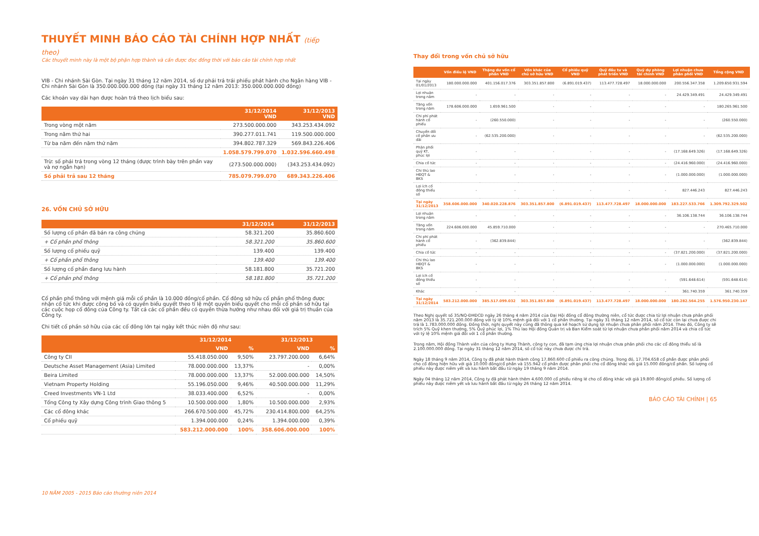THUYẾT MINH BÁO CÁO TÀI CHÍNH HỢP NHẤT (tiếp theo)
Các thuyết minh này là một bộ phận hợp thành và cần được đọc đồng thời với báo cáo tài chính hợp nhất
VIB - Chi nhánh Sài Gòn. Tại ngày 31 tháng 12 năm 2014, số dư phải trả trái phiếu phát hành cho Ngân hàng VIB - Chi nhánh Sài Gòn là 350.000.000.000 đồng (tại ngày 31 tháng 12 năm 2013: 350.000.000.000 đồng)
Các khoản vay dài hạn được hoàn trả theo lịch biểu sau:
| | 31/12/2014 VND | 31/12/2013 VND |
| --- | --- | --- |
| Trong vòng một năm | 273.500.000.000 | 343.253.434.092 |
| Trong năm thứ hai | 390.277.011.741 | 119.500.000.000 |
| Từ ba năm đến năm thứ năm | 394.802.787.329 | 569.843.226.406 |
| | 1.058.579.799.070 | 1.032.596.660.498 |
| Trừ: số phải trả trong vòng 12 tháng (được trình bày trên phần vay và nợ ngắn hạn) | (273.500.000.000) | (343.253.434.092) |
| Số phải trả sau 12 tháng | 785.079.799.070 | 689.343.226.406 |
26. VỐN CHỦ SỞ HỮU
| | 31/12/2014 | 31/12/2013 |
| --- | --- | --- |
| Số lượng cổ phần đã bán ra công chúng | 58.321.200 | 35.860.600 |
| + Cổ phần phổ thông | 58.321.200 | 35.860.600 |
| Số lượng cổ phiếu quỹ | 139.400 | 139.400 |
| + Cổ phần phổ thông | 139.400 | 139.400 |
| Số lượng cổ phần đang lưu hành | 58.181.800 | 35.721.200 |
| + Cổ phần phổ thông | 58.181.800 | 35.721.200 |
Cổ phần phổ thông với mệnh giá mỗi cổ phần là 10.000 đồng/cổ phần. Cổ đông sở hữu cổ phần phổ thông được nhận cổ tức khi được công bố và có quyền biểu quyết theo tỉ lệ một quyền biểu quyết cho mỗi cổ phần sở hữu tại các cuộc họp cổ đông của Công ty. Tất cả các cổ phần đều có quyền thừa hưởng như nhau đối với giá trị thuần của Công ty.
Chi tiết cổ phần sở hữu của các cổ đông lớn tại ngày kết thúc niên độ như sau:
| | 31/12/2014 | | 31/12/2013 | |
| --- | --- | --- | --- | --- |
| | VND | % | VND | % |
| Công ty CII | 55.418.050.000 | 9,50% | 23.797.200.000 | 6,64% |
| Deutsche Asset Management (Asia) Limited | 78.000.000.000 | 13,37% | - | 0,00% |
| Beira Limited | 78.000.000.000 | 13,37% | 52.000.000.000 | 14,50% |
| Vietnam Property Holding | 55.196.050.000 | 9,46% | 40.500.000.000 | 11,29% |
| Creed Investments VN-1 Ltd | 38.033.400.000 | 6,52% | - | 0,00% |
| Tổng Công ty Xây dựng Công trình Giao thông 5 | 10.500.000.000 | 1,80% | 10.500.000.000 | 2,93% |
| Các cổ đông khác | 266.670.500.000 | 45,72% | 230.414.800.000 | 64,25% |
| Cổ phiếu quỹ | 1.394.000.000 | 0,24% | 1.394.000.000 | 0,39% |
| | 583.212.000.000 | 100% | 358.606.000.000 | 100% |
10 NĂM 2005 - 2015 Báo cáo thường niên 2014
Thay đổi trong vốn chủ sở hữu
| | Vốn điều lệ VND | Thặng dư vốn cổ phần VND | Vốn khác của chủ sở hữu VND | Cổ phiếu quỹ VND | Quỹ đầu tư và phát triển VND | Quỹ dự phòng tài chính VND | Lợi nhuận chưa phân phối VND | Tổng cộng VND |
| --- | --- | --- | --- | --- | --- | --- | --- | --- |
| Tại ngày 01/01/2013 | 180.000.000.000 | 401.156.017.376 | 303.351.857.800 | (6.891.019.437) | 113.477.728.497 | 18.000.000.000 | 200.556.347.358 | 1.209.650.931.594 |
| Lợi nhuận trong năm | - | - | - | - | - | - | 24.429.349.491 | 24.429.349.491 |
| Tăng vốn trong năm | 178.606.000.000 | 1.659.961.500 | - | - | - | - | - | 180.265.961.500 |
| Chi phí phát hành cổ phiếu | - | (260.550.000) | - | - | - | - | - | (260.550.000) |
| Chuyển đổi cổ phần ưu đãi | - | (62.535.200.000) | - | - | - | - | - | (62.535.200.000) |
| Phân phối quỹ KT, phúc lợi | - | - | - | - | - | - | (17.168.649.326) | (17.168.649.326) |
| Chia cổ tức | - | - | - | - | - | - | (24.416.960.000) | (24.416.960.000) |
| Chi thù lao HĐQT & BKS | - | - | - | - | - | - | (1.000.000.000) | (1.000.000.000) |
| Lợi ích cổ đông thiểu số | - | - | - | - | - | - | 827.446.243 | 827.446.243 |
| Tại ngày 31/12/2013 | 358.606.000.000 | 340.020.228.876 | 303.351.857.800 | (6.891.019.437) | 113.477.728.497 | 18.000.000.000 | 183.227.533.766 | 1.309.792.329.502 |
| Lợi nhuận trong năm | - | - | - | - | - | - | 36.106.138.744 | 36.106.138.744 |
| Tăng vốn trong năm | 224.606.000.000 | 45.859.710.000 | - | - | - | - | - | 270.465.710.000 |
| Chi phí phát hành cổ phiếu | - | (362.839.844) | - | - | - | - | - | (362.839.844) |
| Chia cổ tức | - | - | - | - | - | - | (37.821.200.000) | (37.821.200.000) |
| Chi thù lao HĐQT & BKS | - | - | - | - | - | - | (1.000.000.000) | (1.000.000.000) |
| Lợi ích cổ đông thiểu số | - | - | - | - | - | - | (591.648.614) | (591.648.614) |
| Khác | - | - | - | - | - | - | 361.740.359 | 361.740.359 |
| Tại ngày 31/12/2014 | 583.212.000.000 | 385.517.099.032 | 303.351.857.800 | (6.891.019.437) | 113.477.728.497 | 18.000.000.000 | 180.282.564.255 | 1.576.950.230.147 |
Theo Nghị quyết số 35/NQ-ĐHĐCĐ ngày 26 tháng 4 năm 2014 của Đại Hội đồng cổ đông thường niên, cổ tức được chia từ lợi nhuận chưa phân phối năm 2013 là 35.721.200.000 đồng với tỷ lệ 10% mệnh giá đối với 1 cổ phần thường. Tại ngày 31 tháng 12 năm 2014, số cổ tức còn lại chưa được chi trả là 1.783.000.000 đồng. Đồng thời, nghị quyết này cũng đã thông qua kế hoạch sử dụng lợi nhuận chưa phân phối năm 2014. Theo đó, Công ty sẽ trích 5% Quỹ khen thưởng, 5% Quỹ phúc lợi, 1% Thù lao Hội đồng Quản trị và Ban Kiểm soát từ lợi nhuận chưa phân phối năm 2014 và chia cổ tức với tỷ lệ 10% mệnh giá đối với 1 cổ phần thường.
Trong năm, Hội đồng Thành viên của công ty Hưng Thành, công ty con, đã tạm ứng chia lợi nhuận chưa phân phối cho các cổ đông thiểu số là 2.100.000.000 đồng. Tại ngày 31 tháng 12 năm 2014, số cổ tức này chưa được chi trả.
Ngày 18 tháng 9 năm 2014, Công ty đã phát hành thành công 17.860.600 cổ phiếu ra công chúng. Trong đó, 17.704.658 cổ phần được phân phối cho cổ đông hiện hữu với giá 10.000 đồng/cổ phần và 155.942 cổ phần được phân phối cho cổ đông khác với giá 15.000 đồng/cổ phần. Số lượng cổ phiếu này được niêm yết và lưu hành bắt đầu từ ngày 19 tháng 9 năm 2014.
Ngày 04 tháng 12 năm 2014, Công ty đã phát hành thêm 4.600.000 cổ phiếu riêng lẻ cho cổ đông khác với giá 19.800 đồng/cổ phiếu. Số lượng cổ phiếu này được niêm yết và lưu hành bắt đầu từ ngày 26 tháng 12 năm 2014.
BÁO CÁO TÀI CHÍNH | 65